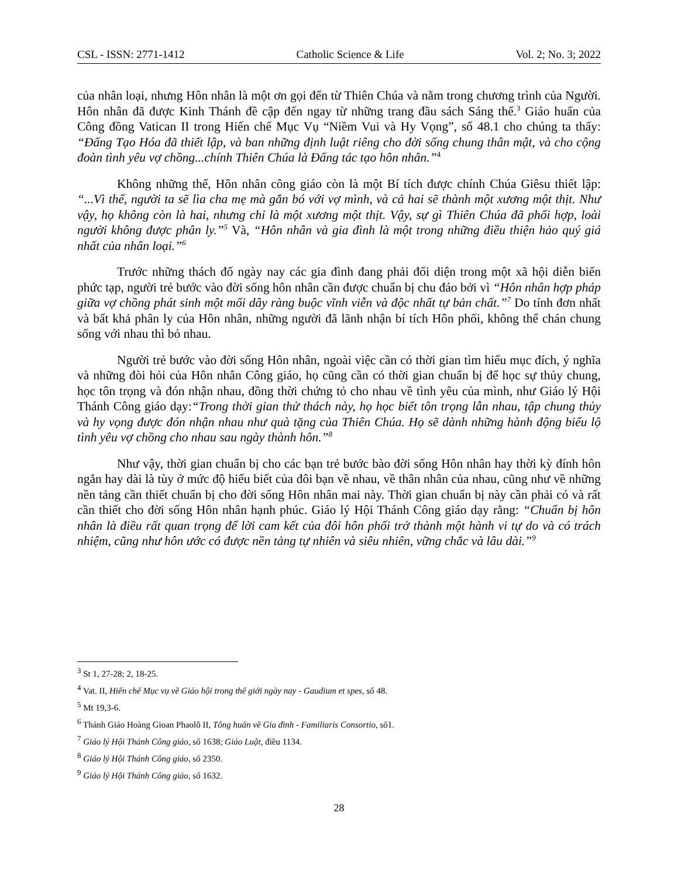CSL - ISSN: 2771-1412 Catholic Science & Life Vol. 2; No. 3; 2022
của nhân loại, nhưng Hôn nhân là một ơn gọi đến từ Thiên Chúa và nằm trong chương trình của Người. Hôn nhân đã được Kinh Thánh đề cập đến ngay từ những trang đầu sách Sáng thế.<sup>3</sup> Giáo huấn của Công đồng Vatican II trong Hiến chế Mục Vụ “Niềm Vui và Hy Vọng”, số 48.1 cho chúng ta thấy: “Đấng Tạo Hóa đã thiết lập, và ban những định luật riêng cho đời sống chung thân mật, và cho cộng đoàn tình yêu vợ chồng...chính Thiên Chúa là Đấng tác tạo hôn nhân.”<sup>4</sup>
Không những thế, Hôn nhân công giáo còn là một Bí tích được chính Chúa Giêsu thiết lập: “...Vì thế, người ta sẽ lìa cha mẹ mà gắn bó với vợ mình, và cả hai sẽ thành một xương một thịt. Như vậy, họ không còn là hai, nhưng chỉ là một xương một thịt. Vậy, sự gì Thiên Chúa đã phối hợp, loài người không được phân ly.”<sup>5</sup> Và, “Hôn nhân và gia đình là một trong những điều thiện hảo quý giá nhất của nhân loại.”<sup>6</sup>
Trước những thách đố ngày nay các gia đình đang phải đối diện trong một xã hội diễn biến phức tạp, người trẻ bước vào đời sống hôn nhân cần được chuẩn bị chu đáo bởi vì “Hôn nhân hợp pháp giữa vợ chồng phát sinh một mối dây ràng buộc vĩnh viễn và độc nhất tự bản chất.”<sup>7</sup> Do tính đơn nhất và bất khả phân ly của Hôn nhân, những người đã lãnh nhận bí tích Hôn phối, không thể chán chung sống với nhau thì bỏ nhau.
Người trẻ bước vào đời sống Hôn nhân, ngoài việc cần có thời gian tìm hiểu mục đích, ý nghĩa và những đòi hỏi của Hôn nhân Công giáo, họ cũng cần có thời gian chuẩn bị để học sự thủy chung, học tôn trọng và đón nhận nhau, đồng thời chứng tỏ cho nhau về tình yêu của mình, như Giáo lý Hội Thánh Công giáo dạy:“Trong thời gian thử thách này, họ học biết tôn trọng lẫn nhau, tập chung thủy và hy vọng được đón nhận nhau như quà tặng của Thiên Chúa. Họ sẽ dành những hành động biểu lộ tình yêu vợ chồng cho nhau sau ngày thành hôn.”<sup>8</sup>
Như vậy, thời gian chuẩn bị cho các bạn trẻ bước bào đời sống Hôn nhân hay thời kỳ đính hôn ngắn hay dài là tùy ở mức độ hiểu biết của đôi bạn về nhau, về thân nhân của nhau, cũng như về những nền tảng cần thiết chuẩn bị cho đời sống Hôn nhân mai này. Thời gian chuẩn bị này cần phải có và rất cần thiết cho đời sống Hôn nhân hạnh phúc. Giáo lý Hội Thánh Công giáo dạy rằng: “Chuẩn bị hôn nhân là điều rất quan trọng để lời cam kết của đôi hôn phối trở thành một hành vi tự do và có trách nhiệm, cũng như hôn ước có được nền tảng tự nhiên và siêu nhiên, vững chắc và lâu dài.”<sup>9</sup>
<sup>3</sup> St 1, 27-28; 2, 18-25.
<sup>4</sup> Vat. II, Hiến chế Mục vụ về Giáo hội trong thế giới ngày nay - Gaudium et spes, số 48.
<sup>5</sup> Mt 19,3-6.
<sup>6</sup> Thánh Giáo Hoàng Gioan Phaolô II, Tông huấn về Gia đình - Familiaris Consortio, số1.
<sup>7</sup> Giáo lý Hội Thánh Công giáo, số 1638; Giáo Luật, điều 1134.
<sup>8</sup> Giáo lý Hội Thánh Công giáo, số 2350.
<sup>9</sup> Giáo lý Hội Thánh Công giáo, số 1632.
28